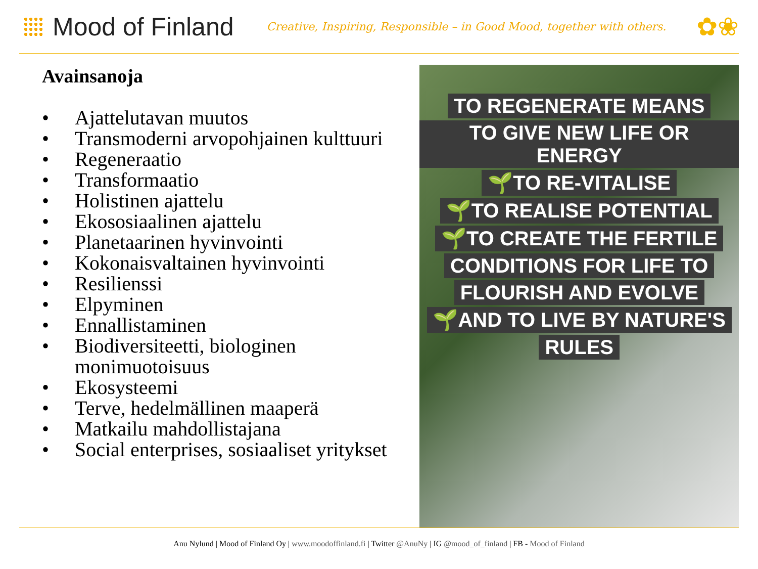Mood of Finland
Creative, Inspiring, Responsible – in Good Mood, together with others.
✿❀
Avainsanoja
• Ajattelutavan muutos
• Transmoderni arvopohjainen kulttuuri
• Regeneraatio
• Transformaatio
• Holistinen ajattelu
• Ekososiaalinen ajattelu
• Planetaarinen hyvinvointi
• Kokonaisvaltainen hyvinvointi
• Resilienssi
• Elpyminen
• Ennallistaminen
• Biodiversiteetti, biologinen monimuotoisuus
• Ekosysteemi
• Terve, hedelmällinen maaperä
• Matkailu mahdollistajana
• Social enterprises, sosiaaliset yritykset
TO REGENERATE MEANS
TO GIVE NEW LIFE OR ENERGY
🌱TO RE-VITALISE
🌱TO REALISE POTENTIAL
🌱TO CREATE THE FERTILE
CONDITIONS FOR LIFE TO
FLOURISH AND EVOLVE
🌱AND TO LIVE BY NATURE'S
RULES
Anu Nylund | Mood of Finland Oy | www.moodoffinland.fi | Twitter @AnuNy | IG @mood_of_finland | FB - Mood of Finland